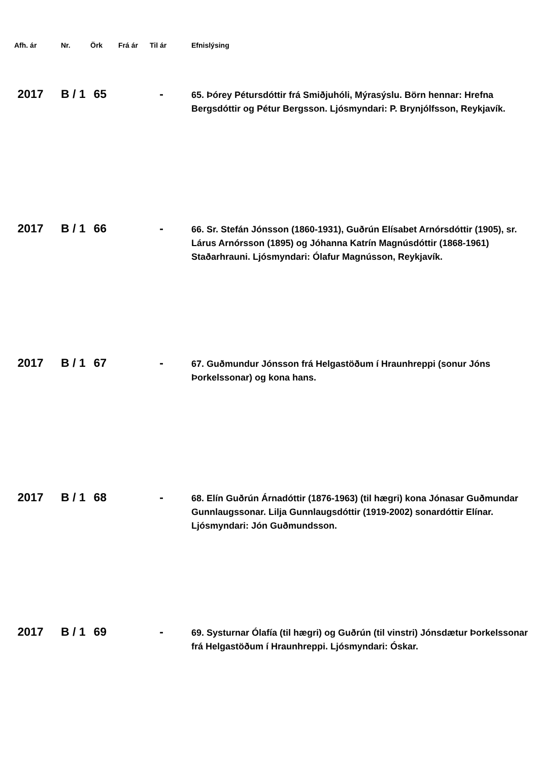| Afh. ár | Nr. | Örk | Frá ár | Til ár | Efnislýsing |
| --- | --- | --- | --- | --- | --- |
| 2017 | B / 1 | 65 | | - | 65. Þórey Pétursdóttir frá Smiðjuhóli, Mýrasýslu. Börn hennar: Hrefna Bergsdóttir og Pétur Bergsson. Ljósmyndari: P. Brynjólfsson, Reykjavík. |
| 2017 | B / 1 | 66 | | - | 66. Sr. Stefán Jónsson (1860-1931), Guðrún Elísabet Arnórsdóttir (1905), sr. Lárus Arnórsson (1895) og Jóhanna Katrín Magnúsdóttir (1868-1961) Staðarhrauni. Ljósmyndari: Ólafur Magnússon, Reykjavík. |
| 2017 | B / 1 | 67 | | - | 67. Guðmundur Jónsson frá Helgastöðum í Hraunhreppi (sonur Jóns Þorkelssonar) og kona hans. |
| 2017 | B / 1 | 68 | | - | 68. Elín Guðrún Árnadóttir (1876-1963) (til hægri) kona Jónasar Guðmundar Gunnlaugssonar. Lilja Gunnlaugsdóttir (1919-2002) sonardóttir Elínar. Ljósmyndari: Jón Guðmundsson. |
| 2017 | B / 1 | 69 | | - | 69. Systurnar Ólafía (til hægri) og Guðrún (til vinstri) Jónsdætur Þorkelssonar frá Helgastöðum í Hraunhreppi. Ljósmyndari: Óskar. |